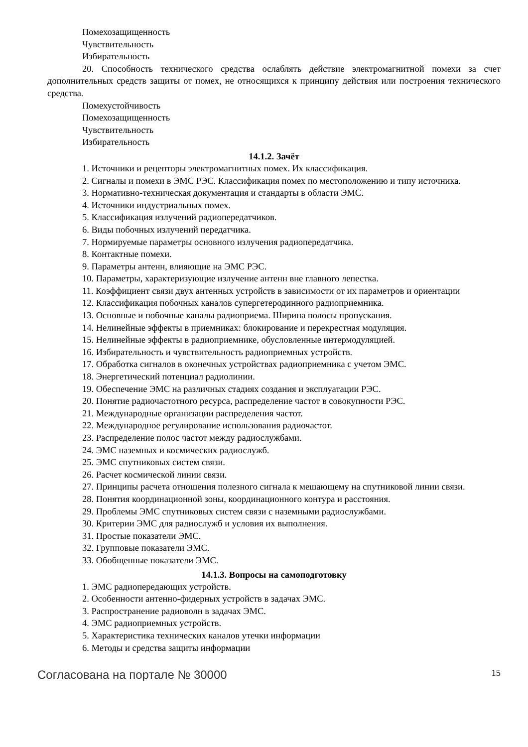Помехозащищенность
Чувствительность
Избирательность
20. Способность технического средства ослаблять действие электромагнитной помехи за счет дополнительных средств защиты от помех, не относящихся к принципу действия или построения технического средства.
Помехустойчивость
Помехозащищенность
Чувствительность
Избирательность
14.1.2. Зачёт
1. Источники и рецепторы электромагнитных помех. Их классификация.
2. Сигналы и помехи в ЭМС РЭС. Классификация помех по местоположению и типу источника.
3. Нормативно-техническая документация и стандарты в области ЭМС.
4. Источники индустриальных помех.
5. Классификация излучений радиопередатчиков.
6. Виды побочных излучений передатчика.
7. Нормируемые параметры основного излучения радиопередатчика.
8. Контактные помехи.
9. Параметры антенн, влияющие на ЭМС РЭС.
10. Параметры, характеризующие излучение антенн вне главного лепестка.
11. Коэффициент связи двух антенных устройств в зависимости от их параметров и ориентации
12. Классификация побочных каналов супергетеродинного радиоприемника.
13. Основные и побочные каналы радиоприема. Ширина полосы пропускания.
14. Нелинейные эффекты в приемниках: блокирование и перекрестная модуляция.
15. Нелинейные эффекты в радиоприемнике, обусловленные интермодуляцией.
16. Избирательность и чувствительность радиоприемных устройств.
17. Обработка сигналов в оконечных устройствах радиоприемника с учетом ЭМС.
18. Энергетический потенциал радиолинии.
19. Обеспечение ЭМС на различных стадиях создания и эксплуатации РЭС.
20. Понятие радиочастотного ресурса, распределение частот в совокупности РЭС.
21. Международные организации распределения частот.
22. Международное регулирование использования радиочастот.
23. Распределение полос частот между радиослужбами.
24. ЭМС наземных и космических радиослужб.
25. ЭМС спутниковых систем связи.
26. Расчет космической линии связи.
27. Принципы расчета отношения полезного сигнала к мешающему на спутниковой линии связи.
28. Понятия координационной зоны, координационного контура и расстояния.
29. Проблемы ЭМС спутниковых систем связи с наземными радиослужбами.
30. Критерии ЭМС для радиослужб и условия их выполнения.
31. Простые показатели ЭМС.
32. Групповые показатели ЭМС.
33. Обобщенные показатели ЭМС.
14.1.3. Вопросы на самоподготовку
1. ЭМС радиопередающих устройств.
2. Особенности антенно-фидерных устройств в задачах ЭМС.
3. Распространение радиоволн в задачах ЭМС.
4. ЭМС радиоприемных устройств.
5. Характеристика технических каналов утечки информации
6. Методы и средства защиты информации
Согласована на портале № 30000 15